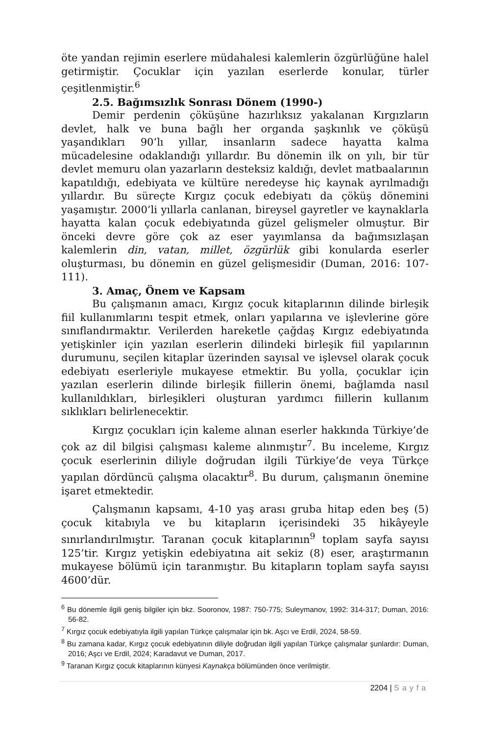öte yandan rejimin eserlere müdahalesi kalemlerin özgürlüğüne halel getirmiştir. Çocuklar için yazılan eserlerde konular, türler çeşitlenmiştir.<sup>6</sup>
2.5. Bağımsızlık Sonrası Dönem (1990-)
Demir perdenin çöküşüne hazırlıksız yakalanan Kırgızların devlet, halk ve buna bağlı her organda şaşkınlık ve çöküşü yaşandıkları 90’lı yıllar, insanların sadece hayatta kalma mücadelesine odaklandığı yıllardır. Bu dönemin ilk on yılı, bir tür devlet memuru olan yazarların desteksiz kaldığı, devlet matbaalarının kapatıldığı, edebiyata ve kültüre neredeyse hiç kaynak ayrılmadığı yıllardır. Bu süreçte Kırgız çocuk edebiyatı da çöküş dönemini yaşamıştır. 2000’li yıllarla canlanan, bireysel gayretler ve kaynaklarla hayatta kalan çocuk edebiyatında güzel gelişmeler olmuştur. Bir önceki devre göre çok az eser yayımlansa da bağımsızlaşan kalemlerin din, vatan, millet, özgürlük gibi konularda eserler oluşturması, bu dönemin en güzel gelişmesidir (Duman, 2016: 107-111).
3. Amaç, Önem ve Kapsam
Bu çalışmanın amacı, Kırgız çocuk kitaplarının dilinde birleşik fiil kullanımlarını tespit etmek, onları yapılarına ve işlevlerine göre sınıflandırmaktır. Verilerden hareketle çağdaş Kırgız edebiyatında yetişkinler için yazılan eserlerin dilindeki birleşik fiil yapılarının durumunu, seçilen kitaplar üzerinden sayısal ve işlevsel olarak çocuk edebiyatı eserleriyle mukayese etmektir. Bu yolla, çocuklar için yazılan eserlerin dilinde birleşik fiillerin önemi, bağlamda nasıl kullanıldıkları, birleşikleri oluşturan yardımcı fiillerin kullanım sıklıkları belirlenecektir.
Kırgız çocukları için kaleme alınan eserler hakkında Türkiye’de çok az dil bilgisi çalışması kaleme alınmıştır<sup>7</sup>. Bu inceleme, Kırgız çocuk eserlerinin diliyle doğrudan ilgili Türkiye’de veya Türkçe yapılan dördüncü çalışma olacaktır<sup>8</sup>. Bu durum, çalışmanın önemine işaret etmektedir.
Çalışmanın kapsamı, 4-10 yaş arası gruba hitap eden beş (5) çocuk kitabıyla ve bu kitapların içerisindeki 35 hikâyeyle sınırlandırılmıştır. Taranan çocuk kitaplarının<sup>9</sup> toplam sayfa sayısı 125’tir. Kırgız yetişkin edebiyatına ait sekiz (8) eser, araştırmanın mukayese bölümü için taranmıştır. Bu kitapların toplam sayfa sayısı 4600’dür.
<sup>6</sup> Bu dönemle ilgili geniş bilgiler için bkz. Sooronov, 1987: 750-775; Suleymanov, 1992: 314-317; Duman, 2016: 56-82.
<sup>7</sup> Kırgız çocuk edebiyatıyla ilgili yapılan Türkçe çalışmalar için bk. Aşcı ve Erdil, 2024, 58-59.
<sup>8</sup> Bu zamana kadar, Kırgız çocuk edebiyatının diliyle doğrudan ilgili yapılan Türkçe çalışmalar şunlardır: Duman, 2016; Aşcı ve Erdil, 2024; Karadavut ve Duman, 2017.
<sup>9</sup> Taranan Kırgız çocuk kitaplarının künyesi Kaynakça bölümünden önce verilmiştir.
2204 | Sayfa